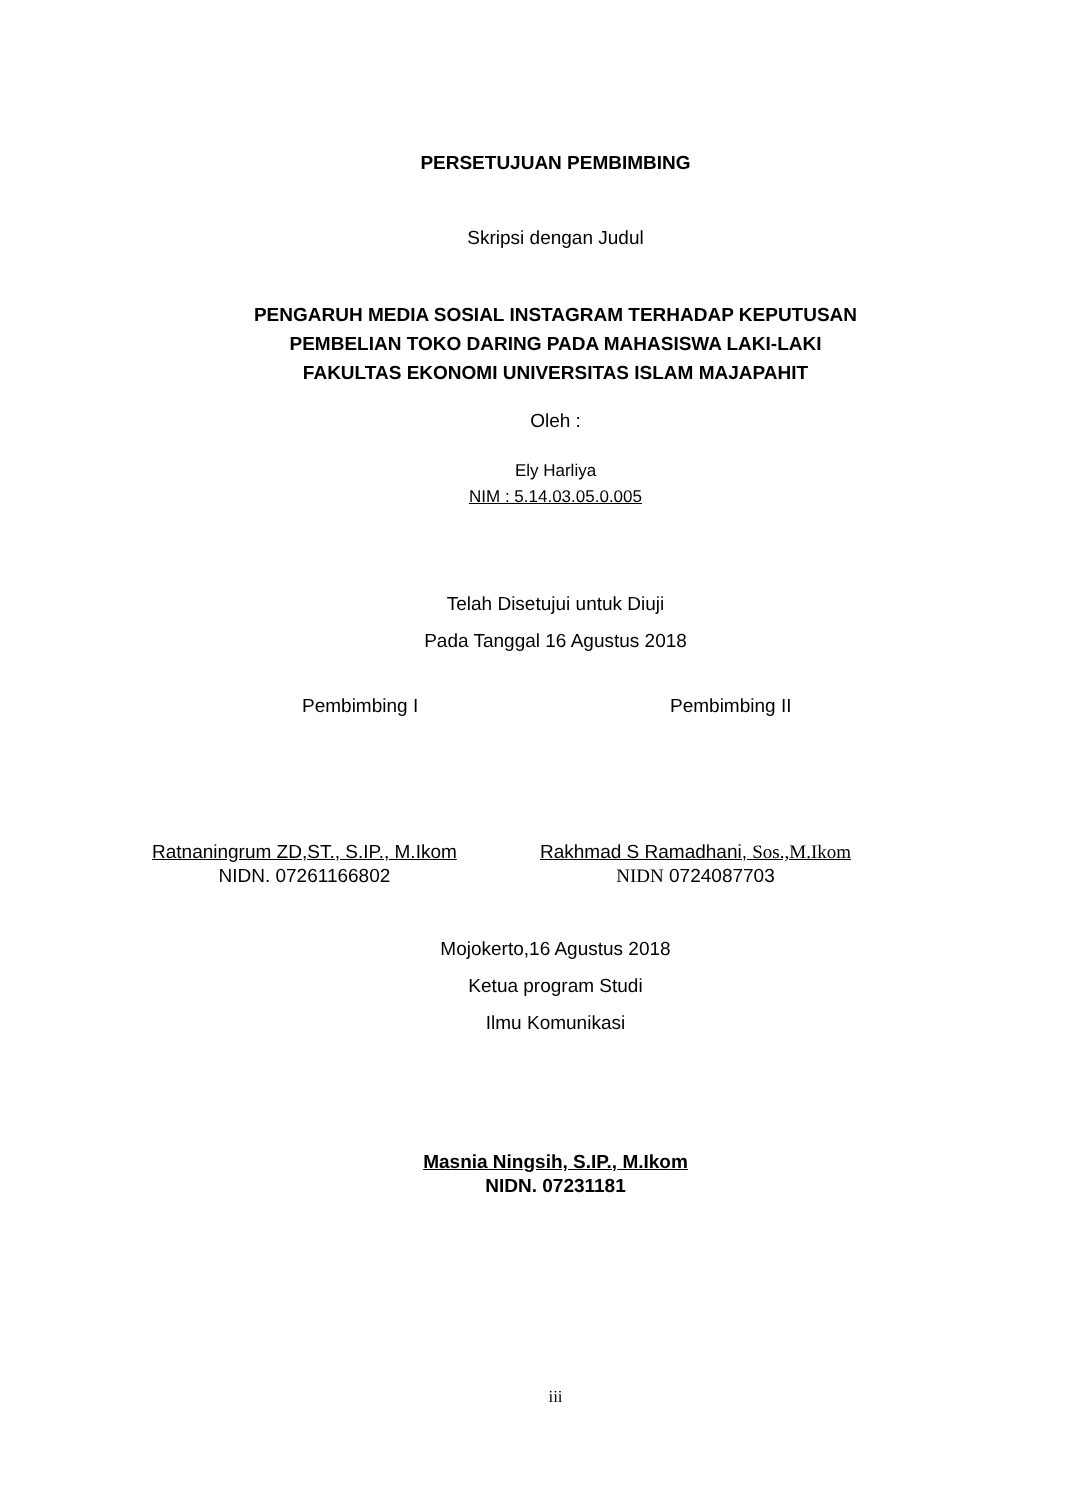PERSETUJUAN PEMBIMBING
Skripsi dengan Judul
PENGARUH MEDIA SOSIAL INSTAGRAM TERHADAP KEPUTUSAN
PEMBELIAN TOKO DARING PADA MAHASISWA LAKI-LAKI
FAKULTAS EKONOMI UNIVERSITAS ISLAM MAJAPAHIT
Oleh :
Ely Harliya
NIM : 5.14.03.05.0.005
Telah Disetujui untuk Diuji
Pada Tanggal 16 Agustus 2018
Pembimbing I Pembimbing II
Ratnaningrum ZD,ST., S.IP., M.Ikom
NIDN. 07261166802
Rakhmad S Ramadhani, Sos.,M.Ikom
NIDN 0724087703
Mojokerto,16 Agustus 2018
Ketua program Studi
Ilmu Komunikasi
Masnia Ningsih, S.IP., M.Ikom
NIDN. 07231181
iii